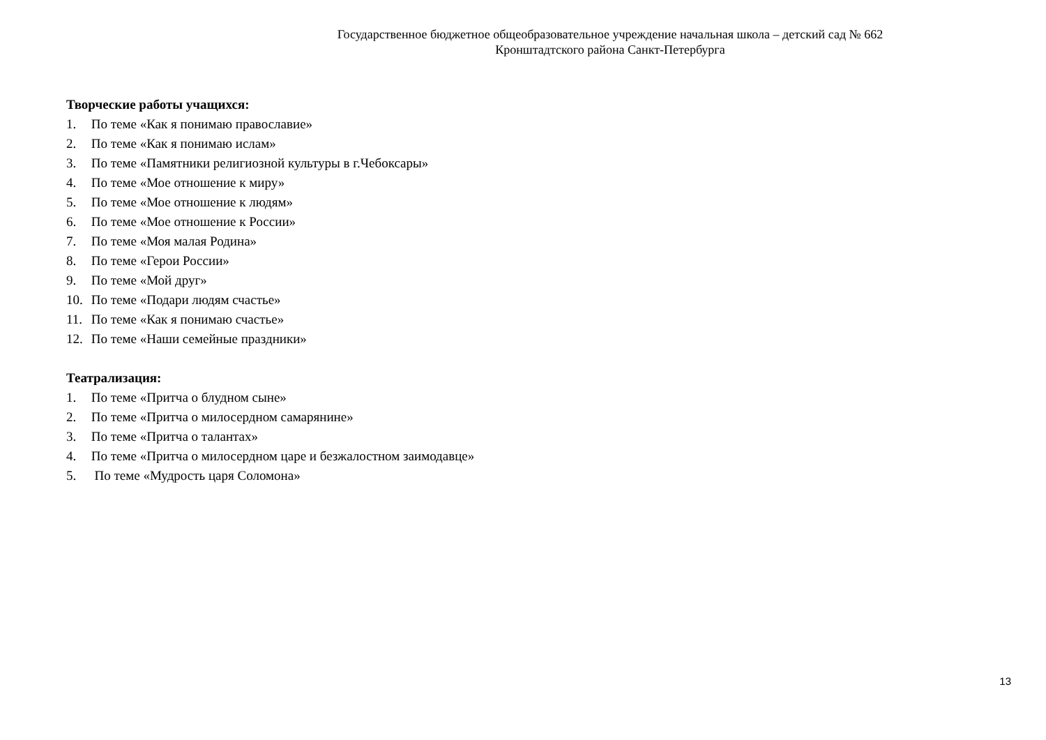Государственное бюджетное общеобразовательное учреждение начальная школа – детский сад № 662
Кронштадтского района Санкт-Петербурга
Творческие работы учащихся:
1. По теме «Как я понимаю православие»
2. По теме «Как я понимаю ислам»
3. По теме «Памятники религиозной культуры в г.Чебоксары»
4. По теме «Мое отношение к миру»
5. По теме «Мое отношение к людям»
6. По теме «Мое отношение к России»
7. По теме «Моя малая Родина»
8. По теме «Герои России»
9. По теме «Мой друг»
10. По теме «Подари людям счастье»
11. По теме «Как я понимаю счастье»
12. По теме «Наши семейные праздники»
Театрализация:
1. По теме «Притча о блудном сыне»
2. По теме «Притча о милосердном самарянине»
3. По теме «Притча о талантах»
4. По теме «Притча о милосердном царе и безжалостном заимодавце»
5. По теме «Мудрость царя Соломона»
13